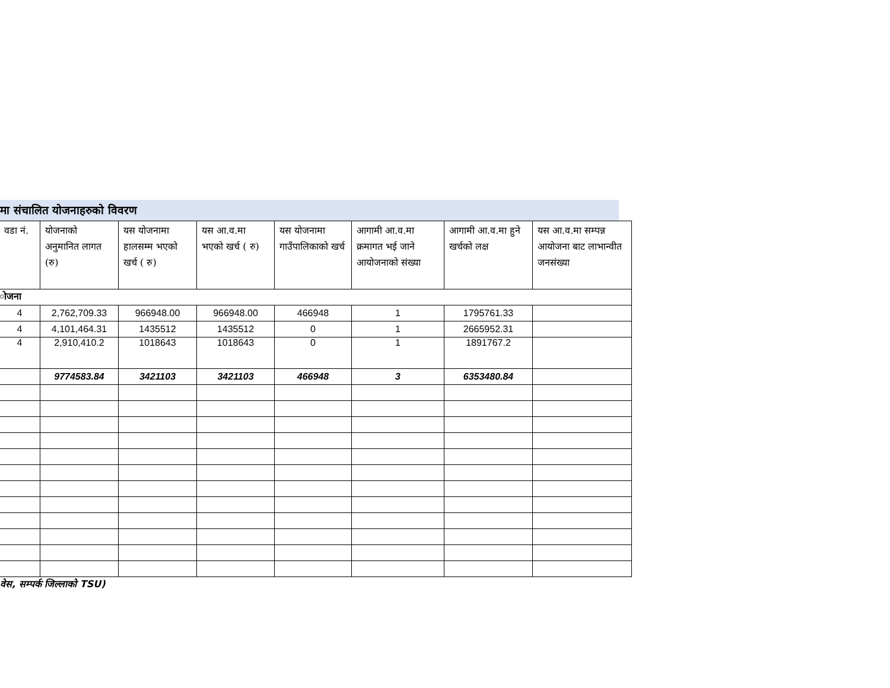मा संचालित योजनाहरुको विवरण
| वडा नं. | योजनाको अनुमानित लागत (रु) | यस योजनामा हालसम्म भएको खर्च ( रु) | यस आ.व.मा भएको खर्च ( रु) | यस योजनामा गाउँपालिकाको खर्च | आगामी आ.व.मा क्रमागत भई जाने आयोजनाको संख्या | आगामी आ.व.मा हुने खर्चको लक्ष | यस आ.व.मा सम्पन्न आयोजना बाट लाभान्वीत जनसंख्या |
| --- | --- | --- | --- | --- | --- | --- | --- |
| ोजना | | | | | | | |
| 4 | 2,762,709.33 | 966948.00 | 966948.00 | 466948 | 1 | 1795761.33 | |
| 4 | 4,101,464.31 | 1435512 | 1435512 | 0 | 1 | 2665952.31 | |
| 4 | 2,910,410.2 | 1018643 | 1018643 | 0 | 1 | 1891767.2 | |
| | 9774583.84 | 3421103 | 3421103 | 466948 | 3 | 6353480.84 | |
वेस, सम्पर्क जिल्लाको TSU)